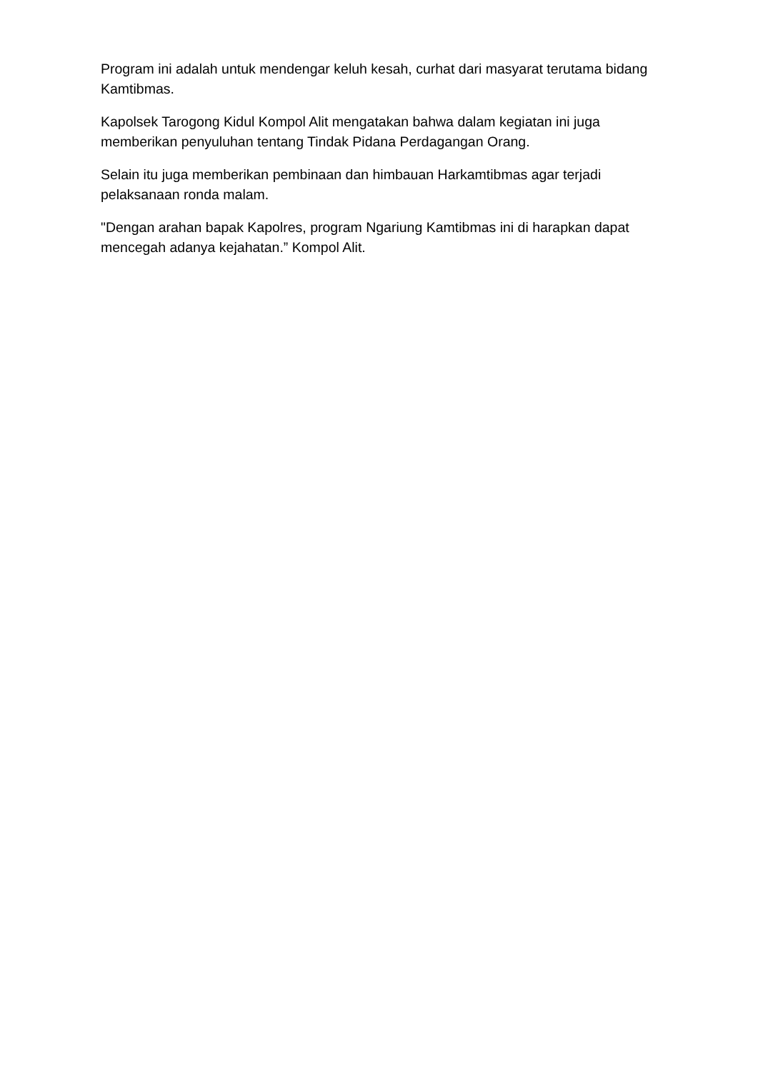Program ini adalah untuk mendengar keluh kesah, curhat dari masyarat terutama bidang Kamtibmas.
Kapolsek Tarogong Kidul Kompol Alit mengatakan bahwa dalam kegiatan ini juga memberikan penyuluhan tentang Tindak Pidana Perdagangan Orang.
Selain itu juga memberikan pembinaan dan himbauan Harkamtibmas agar terjadi pelaksanaan ronda malam.
"Dengan arahan bapak Kapolres, program Ngariung Kamtibmas ini di harapkan dapat mencegah adanya kejahatan.” Kompol Alit.